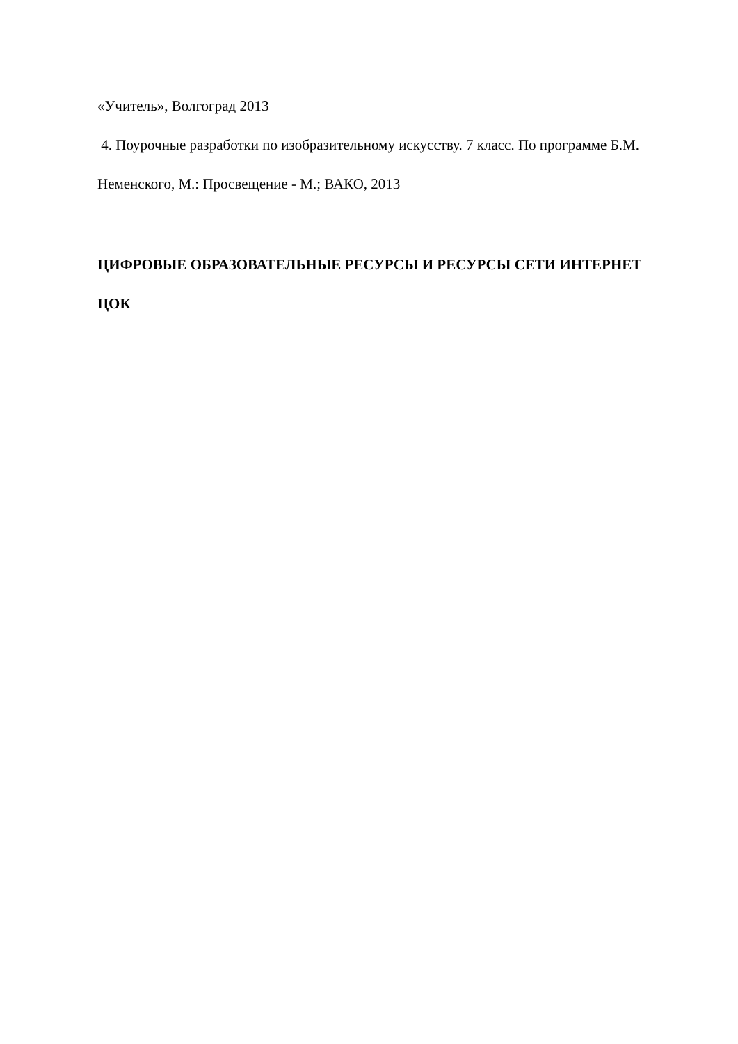«Учитель», Волгоград 2013
4. Поурочные разработки по изобразительному искусству. 7 класс. По программе Б.М. Неменского, М.: Просвещение - М.; ВАКО, 2013
ЦИФРОВЫЕ ОБРАЗОВАТЕЛЬНЫЕ РЕСУРСЫ И РЕСУРСЫ СЕТИ ИНТЕРНЕТ
ЦОК